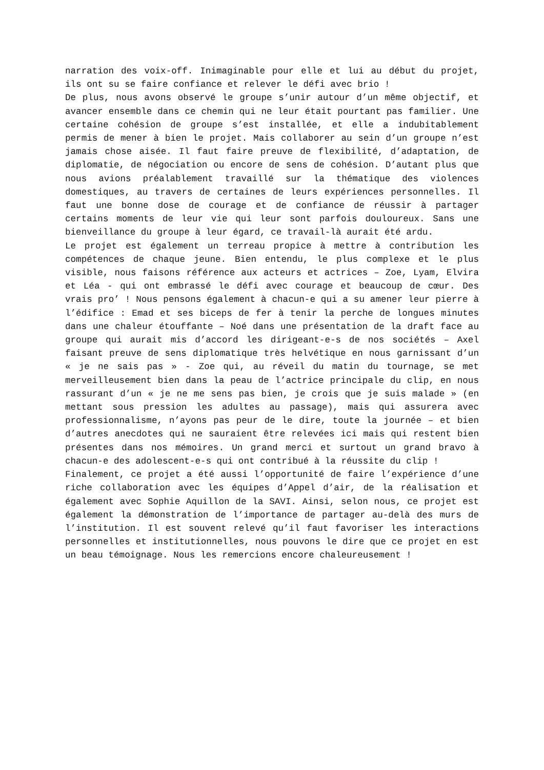narration des voix-off. Inimaginable pour elle et lui au début du projet, ils ont su se faire confiance et relever le défi avec brio !
De plus, nous avons observé le groupe s’unir autour d’un même objectif, et avancer ensemble dans ce chemin qui ne leur était pourtant pas familier. Une certaine cohésion de groupe s’est installée, et elle a indubitablement permis de mener à bien le projet. Mais collaborer au sein d’un groupe n’est jamais chose aisée. Il faut faire preuve de flexibilité, d’adaptation, de diplomatie, de négociation ou encore de sens de cohésion. D’autant plus que nous avions préalablement travaillé sur la thématique des violences domestiques, au travers de certaines de leurs expériences personnelles. Il faut une bonne dose de courage et de confiance de réussir à partager certains moments de leur vie qui leur sont parfois douloureux. Sans une bienveillance du groupe à leur égard, ce travail-là aurait été ardu.
Le projet est également un terreau propice à mettre à contribution les compétences de chaque jeune. Bien entendu, le plus complexe et le plus visible, nous faisons référence aux acteurs et actrices – Zoe, Lyam, Elvira et Léa - qui ont embrassé le défi avec courage et beaucoup de cœur. Des vrais pro’ ! Nous pensons également à chacun-e qui a su amener leur pierre à l’édifice : Emad et ses biceps de fer à tenir la perche de longues minutes dans une chaleur étouffante – Noé dans une présentation de la draft face au groupe qui aurait mis d’accord les dirigeant-e-s de nos sociétés – Axel faisant preuve de sens diplomatique très helvétique en nous garnissant d’un « je ne sais pas » - Zoe qui, au réveil du matin du tournage, se met merveilleusement bien dans la peau de l’actrice principale du clip, en nous rassurant d’un « je ne me sens pas bien, je crois que je suis malade » (en mettant sous pression les adultes au passage), mais qui assurera avec professionnalisme, n’ayons pas peur de le dire, toute la journée – et bien d’autres anecdotes qui ne sauraient être relevées ici mais qui restent bien présentes dans nos mémoires. Un grand merci et surtout un grand bravo à chacun-e des adolescent-e-s qui ont contribué à la réussite du clip !
Finalement, ce projet a été aussi l’opportunité de faire l’expérience d’une riche collaboration avec les équipes d’Appel d’air, de la réalisation et également avec Sophie Aquillon de la SAVI. Ainsi, selon nous, ce projet est également la démonstration de l’importance de partager au-delà des murs de l’institution. Il est souvent relevé qu’il faut favoriser les interactions personnelles et institutionnelles, nous pouvons le dire que ce projet en est un beau témoignage. Nous les remercions encore chaleureusement !